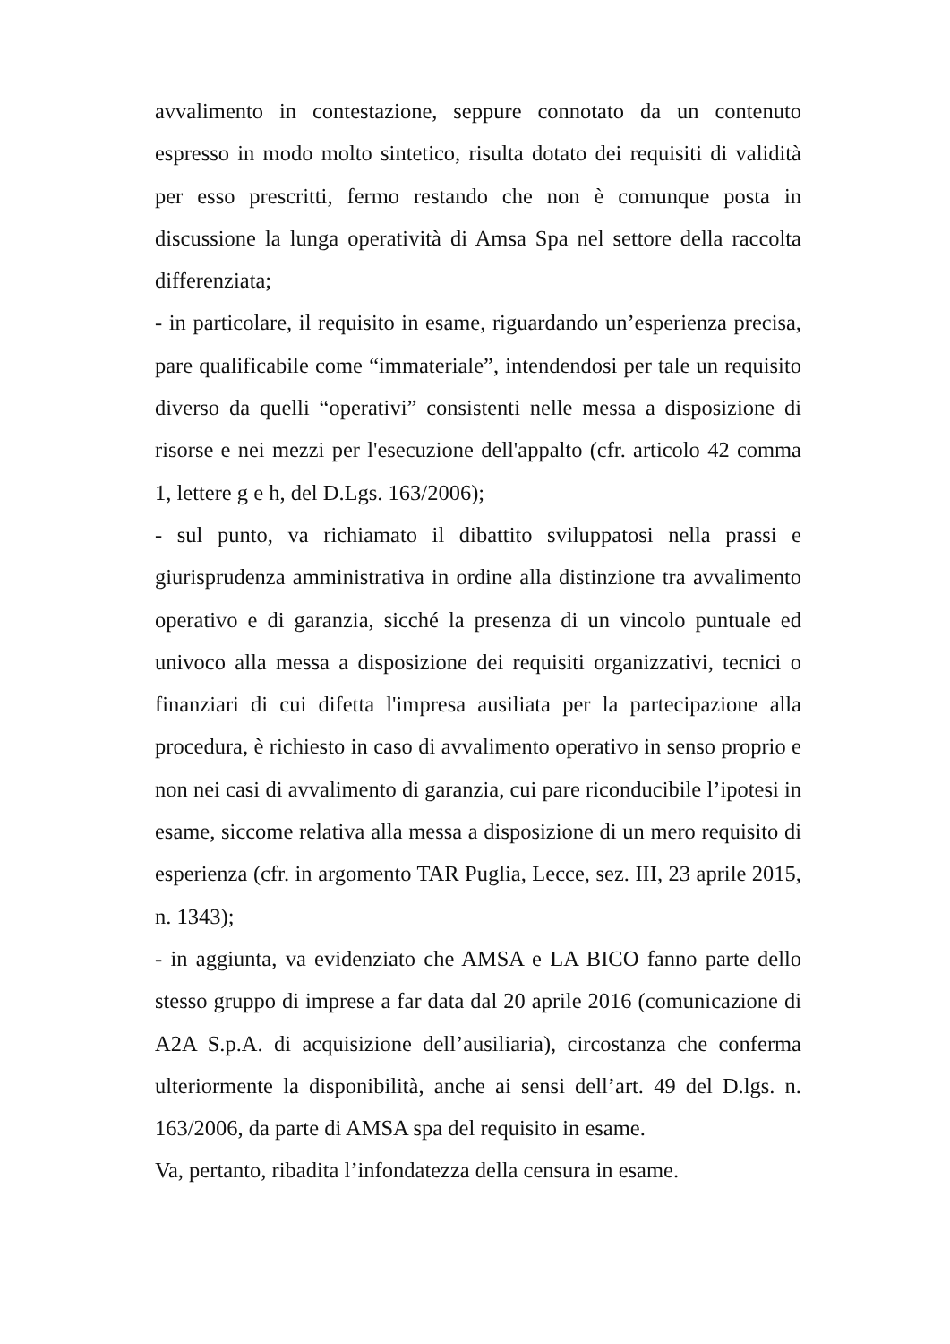avvalimento in contestazione, seppure connotato da un contenuto espresso in modo molto sintetico, risulta dotato dei requisiti di validità per esso prescritti, fermo restando che non è comunque posta in discussione la lunga operatività di Amsa Spa nel settore della raccolta differenziata;
- in particolare, il requisito in esame, riguardando un’esperienza precisa, pare qualificabile come “immateriale”, intendendosi per tale un requisito diverso da quelli “operativi” consistenti nelle messa a disposizione di risorse e nei mezzi per l'esecuzione dell'appalto (cfr. articolo 42 comma 1, lettere g e h, del D.Lgs. 163/2006);
- sul punto, va richiamato il dibattito sviluppatosi nella prassi e giurisprudenza amministrativa in ordine alla distinzione tra avvalimento operativo e di garanzia, sicché la presenza di un vincolo puntuale ed univoco alla messa a disposizione dei requisiti organizzativi, tecnici o finanziari di cui difetta l'impresa ausiliata per la partecipazione alla procedura, è richiesto in caso di avvalimento operativo in senso proprio e non nei casi di avvalimento di garanzia, cui pare riconducibile l’ipotesi in esame, siccome relativa alla messa a disposizione di un mero requisito di esperienza (cfr. in argomento TAR Puglia, Lecce, sez. III, 23 aprile 2015, n. 1343);
- in aggiunta, va evidenziato che AMSA e LA BICO fanno parte dello stesso gruppo di imprese a far data dal 20 aprile 2016 (comunicazione di A2A S.p.A. di acquisizione dell’ausiliaria), circostanza che conferma ulteriormente la disponibilità, anche ai sensi dell’art. 49 del D.lgs. n. 163/2006, da parte di AMSA spa del requisito in esame.
Va, pertanto, ribadita l’infondatezza della censura in esame.